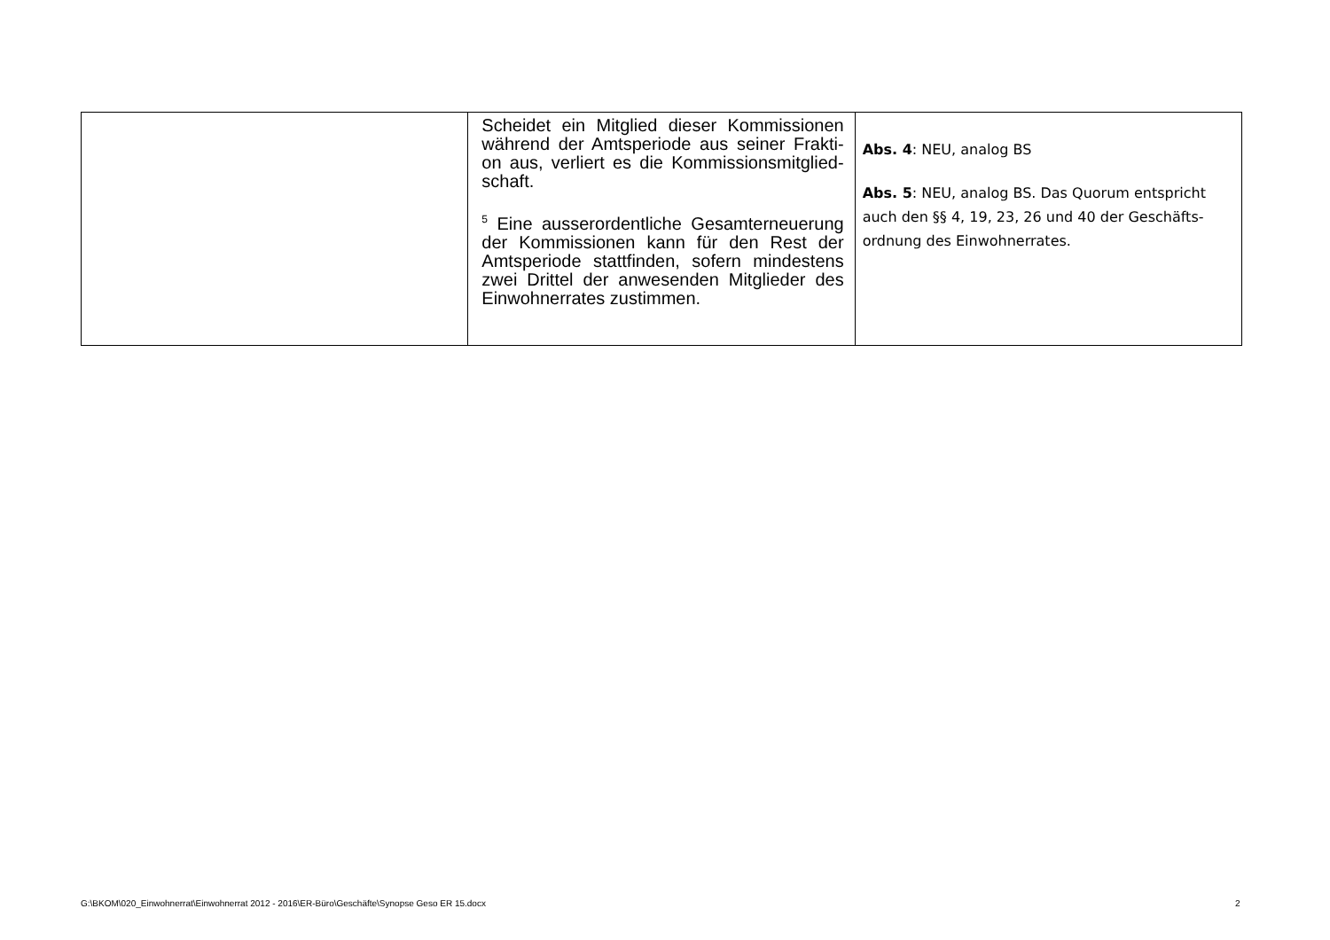| | Scheidet ein Mitglied dieser Kommissionen während der Amtsperiode aus seiner Frakti-on aus, verliert es die Kommissionsmitglied-schaft. <sup>5</sup> Eine ausserordentliche Gesamterneuerung der Kommissionen kann für den Rest der Amtsperiode stattfinden, sofern mindestens zwei Drittel der anwesenden Mitglieder des Einwohnerrates zustimmen. | Abs. 4 : NEU, analog BS Abs. 5 : NEU, analog BS. Das Quorum entspricht auch den §§ 4, 19, 23, 26 und 40 der Geschäfts-ordnung des Einwohnerrates. |
G:\BKOM\020_Einwohnerrat\Einwohnerrat 2012 - 2016\ER-Büro\Geschäfte\Synopse Geso ER 15.docx
2